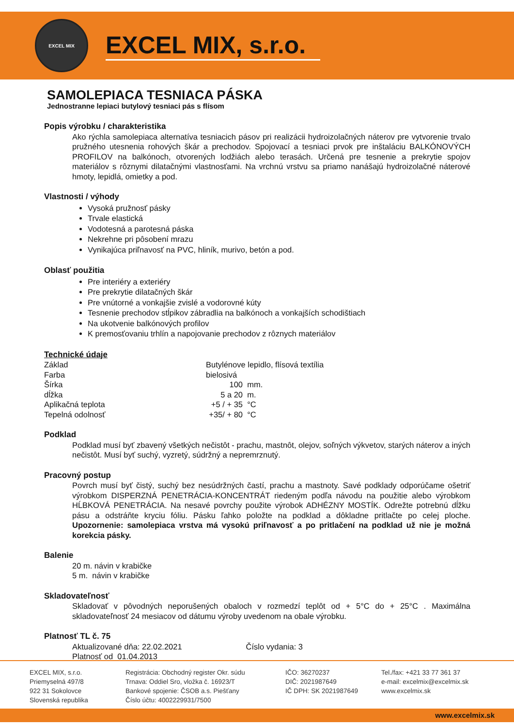EXCEL MIX
EXCEL MIX, s.r.o.
SAMOLEPIACA TESNIACA PÁSKA
Jednostranne lepiaci butylový tesniaci pás s flísom
Popis výrobku / charakteristika
Ako rýchla samolepiaca alternatíva tesniacich pásov pri realizácii hydroizolačných náterov pre vytvorenie trvalo pružného utesnenia rohových škár a prechodov. Spojovací a tesniaci prvok pre inštaláciu BALKÓNOVÝCH PROFILOV na balkónoch, otvorených lodžiách alebo terasách. Určená pre tesnenie a prekrytie spojov materiálov s rôznymi dilatačnými vlastnosťami. Na vrchnú vrstvu sa priamo nanášajú hydroizolačné náterové hmoty, lepidlá, omietky a pod.
Vlastnosti / výhody
Vysoká pružnosť pásky
Trvale elastická
Vodotesná a parotesná páska
Nekrehne pri pôsobení mrazu
Vynikajúca priľnavosť na PVC, hliník, murivo, betón a pod.
Oblasť použitia
Pre interiéry a exteriéry
Pre prekrytie dilatačných škár
Pre vnútorné a vonkajšie zvislé a vodorovné kúty
Tesnenie prechodov stĺpikov zábradlia na balkónoch a vonkajších schodištiach
Na ukotvenie balkónových profilov
K premosťovaniu trhlín a napojovanie prechodov z rôznych materiálov
Technické údaje
| Základ | Butylénove lepidlo, flísová textília | |
| Farba | bielosivá | |
| Šírka | 100 | mm. |
| dĺžka | 5 a 20 | m. |
| Aplikačná teplota | +5 / + 35 | °C |
| Tepelná odolnosť | +35/ + 80 | °C |
Podklad
Podklad musí byť zbavený všetkých nečistôt - prachu, mastnôt, olejov, soľných výkvetov, starých náterov a iných nečistôt. Musí byť suchý, vyzretý, súdržný a nepremrznutý.
Pracovný postup
Povrch musí byť čistý, suchý bez nesúdržných častí, prachu a mastnoty. Savé podklady odporúčame ošetriť výrobkom DISPERZNÁ PENETRÁCIA-KONCENTRÁT riedeným podľa návodu na použitie alebo výrobkom HĹBKOVÁ PENETRÁCIA. Na nesavé povrchy použite výrobok ADHÉZNY MOSTÍK. Odrežte potrebnú dĺžku pásu a odstráňte kryciu fóliu. Pásku ľahko položte na podklad a dôkladne pritlačte po celej ploche. Upozornenie: samolepiaca vrstva má vysokú priľnavosť a po pritlačení na podklad už nie je možná korekcia pásky.
Balenie
20 m. návin v krabičke
5 m. návin v krabičke
Skladovateľnosť
Skladovať v pôvodných neporušených obaloch v rozmedzí teplôt od + 5°C do + 25°C . Maximálna skladovateľnosť 24 mesiacov od dátumu výroby uvedenom na obale výrobku.
Platnosť TL č. 75
Aktualizované dňa: 22.02.2021 Číslo vydania: 3
Platnosť od 01.04.2013
EXCEL MIX, s.r.o.
Priemyselná 497/8
922 31 Sokolovce
Slovenská republika
Registrácia: Obchodný register Okr. súdu
Trnava: Oddiel Sro, vložka č. 16923/T
Bankové spojenie: ČSOB a.s. Piešťany
Číslo účtu: 4002229931/7500
IČO: 36270237
DIČ: 2021987649
IČ DPH: SK 2021987649
Tel./fax: +421 33 77 361 37
e-mail: excelmix@excelmix.sk
www.excelmix.sk
www.excelmix.sk